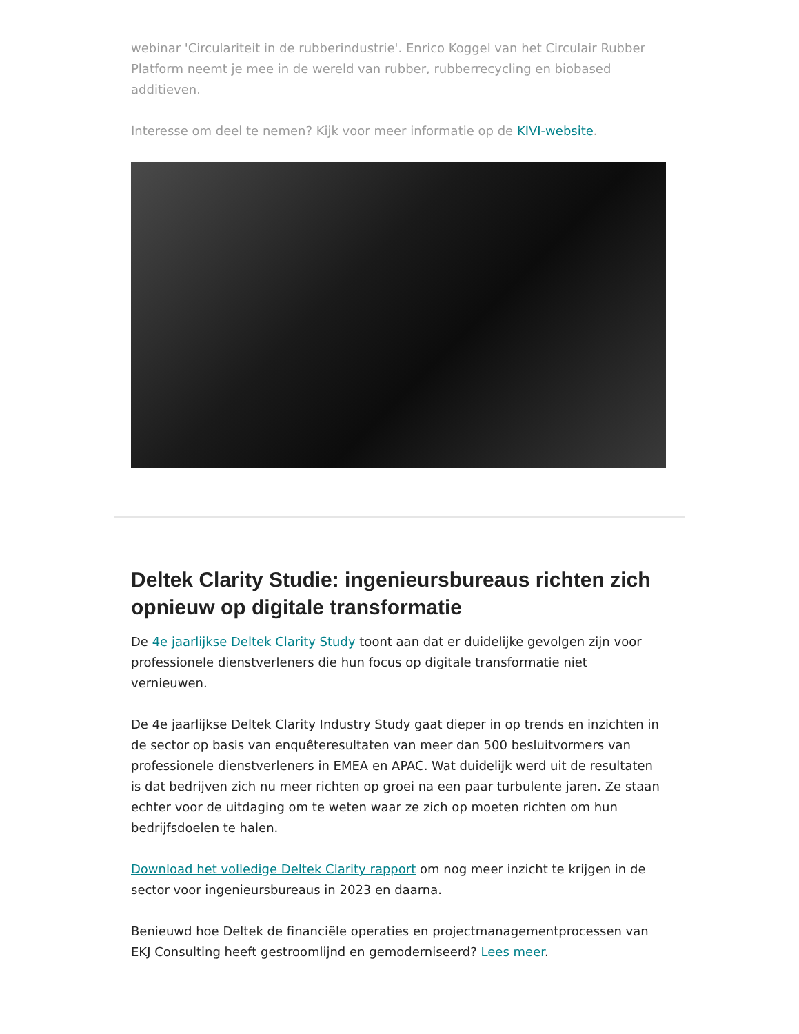webinar 'Circulariteit in de rubberindustrie'. Enrico Koggel van het Circulair Rubber Platform neemt je mee in de wereld van rubber, rubberrecycling en biobased additieven.
Interesse om deel te nemen? Kijk voor meer informatie op de KIVI-website.
Deltek Clarity Studie: ingenieursbureaus richten zich opnieuw op digitale transformatie
De 4e jaarlijkse Deltek Clarity Study toont aan dat er duidelijke gevolgen zijn voor professionele dienstverleners die hun focus op digitale transformatie niet vernieuwen.
De 4e jaarlijkse Deltek Clarity Industry Study gaat dieper in op trends en inzichten in de sector op basis van enquêteresultaten van meer dan 500 besluitvormers van professionele dienstverleners in EMEA en APAC. Wat duidelijk werd uit de resultaten is dat bedrijven zich nu meer richten op groei na een paar turbulente jaren. Ze staan echter voor de uitdaging om te weten waar ze zich op moeten richten om hun bedrijfsdoelen te halen.
Download het volledige Deltek Clarity rapport om nog meer inzicht te krijgen in de sector voor ingenieursbureaus in 2023 en daarna.
Benieuwd hoe Deltek de financiële operaties en projectmanagementprocessen van EKJ Consulting heeft gestroomlijnd en gemoderniseerd? Lees meer.